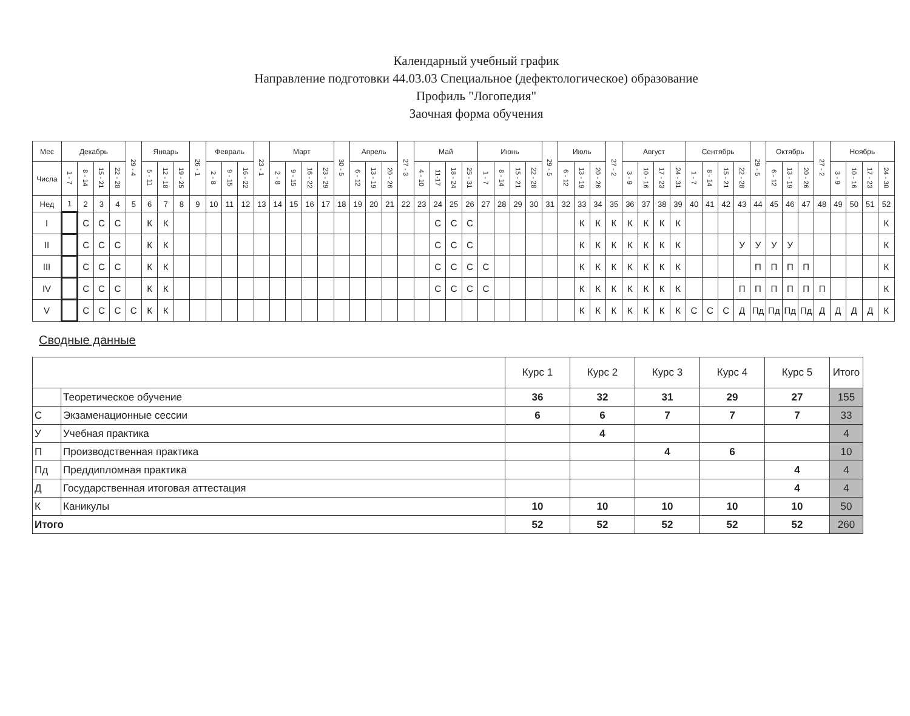Календарный учебный график
Направление подготовки 44.03.03 Специальное (дефектологическое) образование
Профиль "Логопедия"
Заочная форма обучения
| Мес | Декабрь | | | | 29 - 4 | Январь | | | 26 - 1 | Февраль | | | 23 - 1 | Март | | | | 30 - 5 | Апрель | | | 27 - 3 | Май | | | | Июнь | | | | 29 - 5 | Июль | | | 27 - 2 | Август | | | | Сентябрь | | | | 29 - 5 | Октябрь | | | 27 - 2 | Ноябрь | | | |
| --- | --- | --- | --- | --- | --- | --- | --- | --- | --- | --- | --- | --- | --- | --- | --- | --- | --- | --- | --- | --- | --- | --- | --- | --- | --- | --- | --- | --- | --- | --- | --- | --- | --- | --- | --- | --- | --- | --- | --- | --- | --- | --- | --- | --- | --- | --- | --- | --- | --- | --- | --- | --- |
| Числа | 1 - 7 | 8 - 14 | 15 - 21 | 22 - 28 | | 5 - 11 | 12 - 18 | 19 - 25 | | 2 - 8 | 9 - 15 | 16 - 22 | | 2 - 8 | 9 - 15 | 16 - 22 | 23 - 29 | | 6 - 12 | 13 - 19 | 20 - 26 | | 4 - 10 | 11-17 | 18 - 24 | 25 - 31 | 1 - 7 | 8 - 14 | 15 - 21 | 22 - 28 | | 6 - 12 | 13 - 19 | 20 - 26 | | 3 - 9 | 10 - 16 | 17 - 23 | 24 - 31 | 1 - 7 | 8 - 14 | 15 - 21 | 22 - 28 | | 6 - 12 | 13 - 19 | 20 - 26 | | 3 - 9 | 10 - 16 | 17 - 23 | 24 - 30 |
| Нед | 1 | 2 | 3 | 4 | 5 | 6 | 7 | 8 | 9 | 10 | 11 | 12 | 13 | 14 | 15 | 16 | 17 | 18 | 19 | 20 | 21 | 22 | 23 | 24 | 25 | 26 | 27 | 28 | 29 | 30 | 31 | 32 | 33 | 34 | 35 | 36 | 37 | 38 | 39 | 40 | 41 | 42 | 43 | 44 | 45 | 46 | 47 | 48 | 49 | 50 | 51 | 52 |
| I | | С | С | С | | К | К | | | | | | | | | | | | | | | | | С | С | С | | | | | | | К | К | К | К | К | К | К | | | | | | | | | | | | | К |
| II | | С | С | С | | К | К | | | | | | | | | | | | | | | | | С | С | С | | | | | | | К | К | К | К | К | К | К | | | | У | У | У | У | | | | | | К |
| III | | С | С | С | | К | К | | | | | | | | | | | | | | | | | С | С | С | С | | | | | | К | К | К | К | К | К | К | | | | | П | П | П | П | | | | | К |
| IV | | С | С | С | | К | К | | | | | | | | | | | | | | | | | С | С | С | С | | | | | | К | К | К | К | К | К | К | | | | П | П | П | П | П | П | | | | К |
| V | | С | С | С | С | К | К | | | | | | | | | | | | | | | | | | | | | | | | | | К | К | К | К | К | К | К | С | С | С | Д | Пд | Пд | Пд | Пд | Д | Д | Д | Д | К |
Сводные данные
| | | Курс 1 | Курс 2 | Курс 3 | Курс 4 | Курс 5 | Итого |
| | Теоретическое обучение | 36 | 32 | 31 | 29 | 27 | 155 |
| С | Экзаменационные сессии | 6 | 6 | 7 | 7 | 7 | 33 |
| У | Учебная практика | | 4 | | | | 4 |
| П | Производственная практика | | | 4 | 6 | | 10 |
| Пд | Преддипломная практика | | | | | 4 | 4 |
| Д | Государственная итоговая аттестация | | | | | 4 | 4 |
| К | Каникулы | 10 | 10 | 10 | 10 | 10 | 50 |
| Итого | | 52 | 52 | 52 | 52 | 52 | 260 |